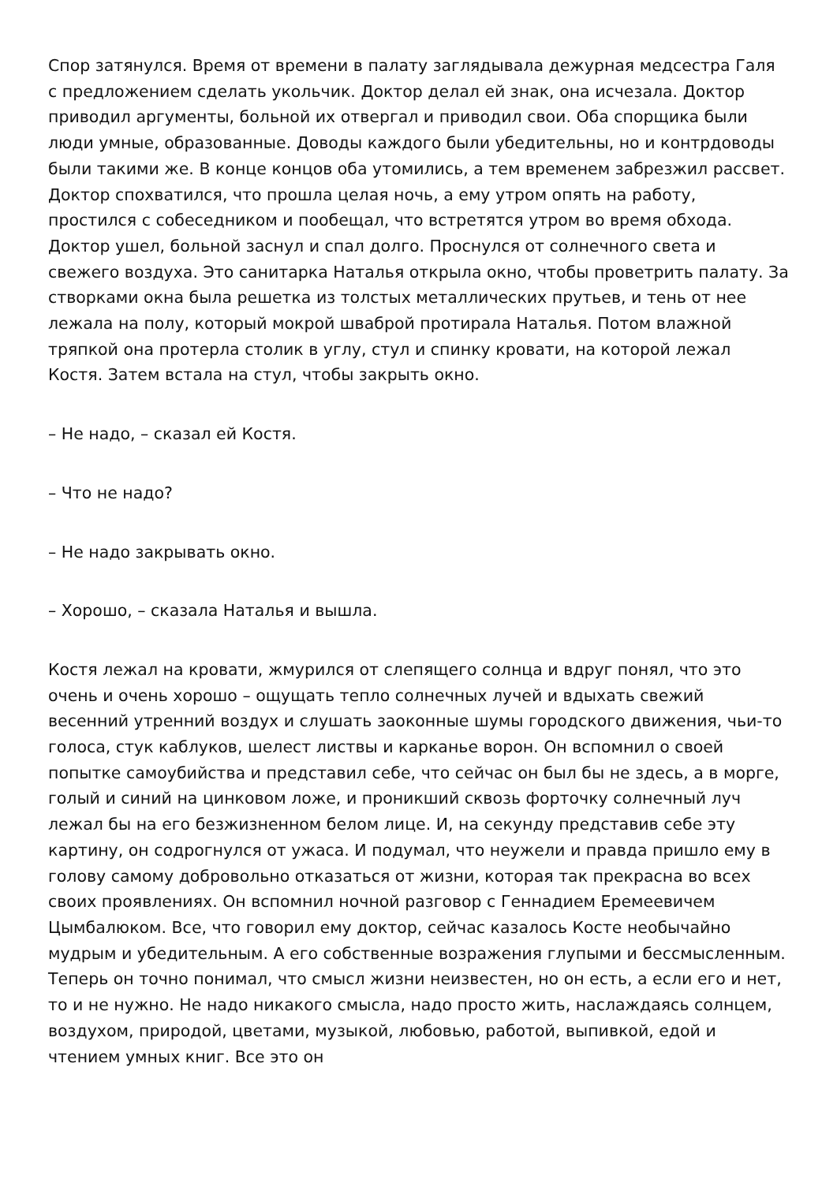Спор затянулся. Время от времени в палату заглядывала дежурная медсестра Галя с предложением сделать укольчик. Доктор делал ей знак, она исчезала. Доктор приводил аргументы, больной их отвергал и приводил свои. Оба спорщика были люди умные, образованные. Доводы каждого были убедительны, но и контрдоводы были такими же. В конце концов оба утомились, а тем временем забрезжил рассвет. Доктор спохватился, что прошла целая ночь, а ему утром опять на работу, простился с собеседником и пообещал, что встретятся утром во время обхода. Доктор ушел, больной заснул и спал долго. Проснулся от солнечного света и свежего воздуха. Это санитарка Наталья открыла окно, чтобы проветрить палату. За створками окна была решетка из толстых металлических прутьев, и тень от нее лежала на полу, который мокрой шваброй протирала Наталья. Потом влажной тряпкой она протерла столик в углу, стул и спинку кровати, на которой лежал Костя. Затем встала на стул, чтобы закрыть окно.
– Не надо, – сказал ей Костя.
– Что не надо?
– Не надо закрывать окно.
– Хорошо, – сказала Наталья и вышла.
Костя лежал на кровати, жмурился от слепящего солнца и вдруг понял, что это очень и очень хорошо – ощущать тепло солнечных лучей и вдыхать свежий весенний утренний воздух и слушать заоконные шумы городского движения, чьи-то голоса, стук каблуков, шелест листвы и карканье ворон. Он вспомнил о своей попытке самоубийства и представил себе, что сейчас он был бы не здесь, а в морге, голый и синий на цинковом ложе, и проникший сквозь форточку солнечный луч лежал бы на его безжизненном белом лице. И, на секунду представив себе эту картину, он содрогнулся от ужаса. И подумал, что неужели и правда пришло ему в голову самому добровольно отказаться от жизни, которая так прекрасна во всех своих проявлениях. Он вспомнил ночной разговор с Геннадием Еремеевичем Цымбалюком. Все, что говорил ему доктор, сейчас казалось Косте необычайно мудрым и убедительным. А его собственные возражения глупыми и бессмысленным. Теперь он точно понимал, что смысл жизни неизвестен, но он есть, а если его и нет, то и не нужно. Не надо никакого смысла, надо просто жить, наслаждаясь солнцем, воздухом, природой, цветами, музыкой, любовью, работой, выпивкой, едой и чтением умных книг. Все это он